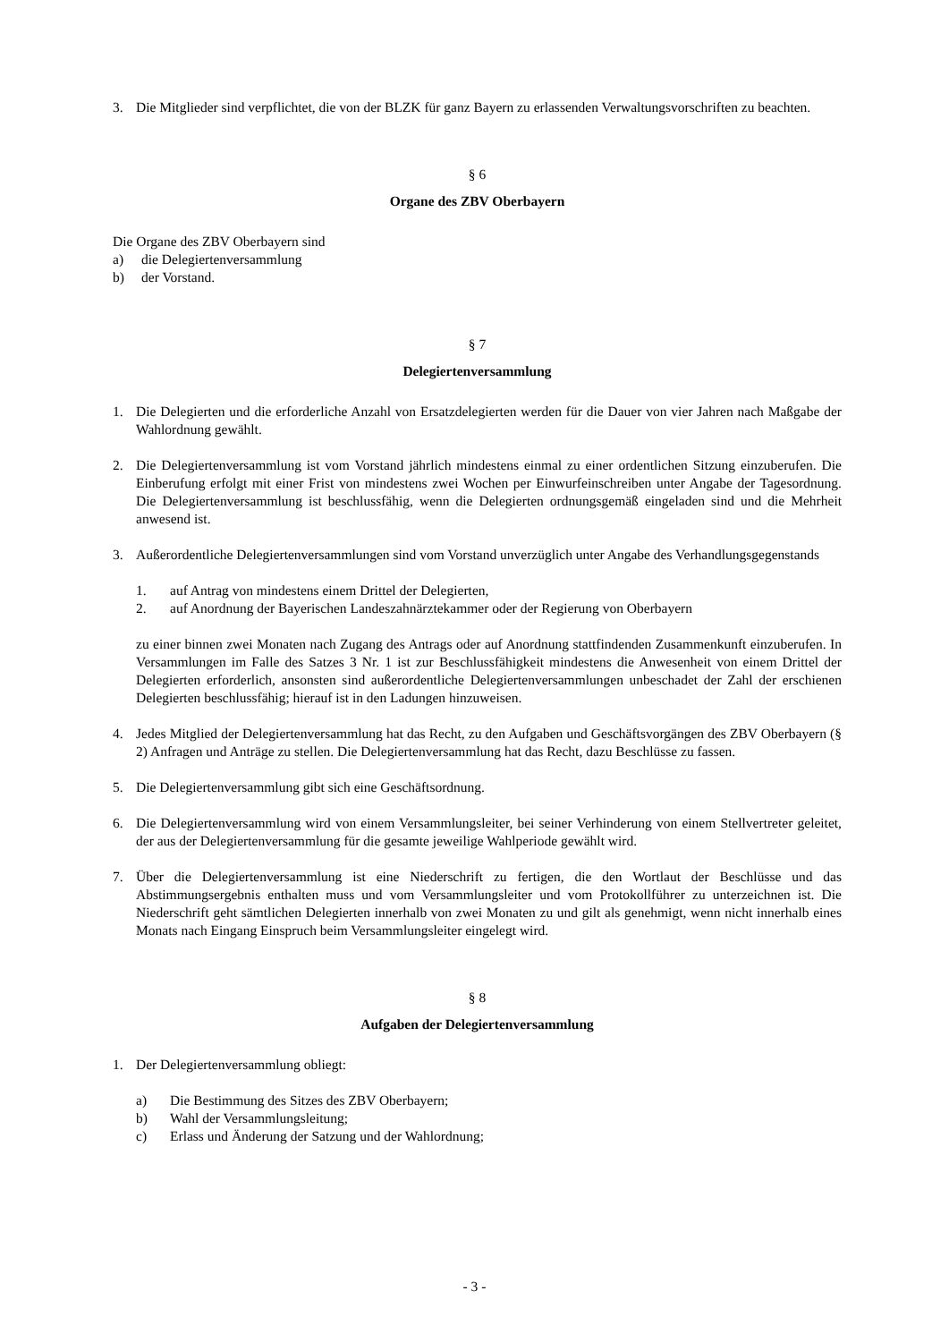3. Die Mitglieder sind verpflichtet, die von der BLZK für ganz Bayern zu erlassenden Verwaltungsvorschriften zu beachten.
§ 6
Organe des ZBV Oberbayern
Die Organe des ZBV Oberbayern sind
a) die Delegiertenversammlung
b) der Vorstand.
§ 7
Delegiertenversammlung
1. Die Delegierten und die erforderliche Anzahl von Ersatzdelegierten werden für die Dauer von vier Jahren nach Maßgabe der Wahlordnung gewählt.
2. Die Delegiertenversammlung ist vom Vorstand jährlich mindestens einmal zu einer ordentlichen Sitzung einzuberufen. Die Einberufung erfolgt mit einer Frist von mindestens zwei Wochen per Einwurfeinschreiben unter Angabe der Tagesordnung. Die Delegiertenversammlung ist beschlussfähig, wenn die Delegierten ordnungsgemäß eingeladen sind und die Mehrheit anwesend ist.
3. Außerordentliche Delegiertenversammlungen sind vom Vorstand unverzüglich unter Angabe des Verhandlungsgegenstands
1. auf Antrag von mindestens einem Drittel der Delegierten,
2. auf Anordnung der Bayerischen Landeszahnärztekammer oder der Regierung von Oberbayern
zu einer binnen zwei Monaten nach Zugang des Antrags oder auf Anordnung stattfindenden Zusammenkunft einzuberufen. In Versammlungen im Falle des Satzes 3 Nr. 1 ist zur Beschlussfähigkeit mindestens die Anwesenheit von einem Drittel der Delegierten erforderlich, ansonsten sind außerordentliche Delegiertenversammlungen unbeschadet der Zahl der erschienen Delegierten beschlussfähig; hierauf ist in den Ladungen hinzuweisen.
4. Jedes Mitglied der Delegiertenversammlung hat das Recht, zu den Aufgaben und Geschäftsvorgängen des ZBV Oberbayern (§ 2) Anfragen und Anträge zu stellen. Die Delegiertenversammlung hat das Recht, dazu Beschlüsse zu fassen.
5. Die Delegiertenversammlung gibt sich eine Geschäftsordnung.
6. Die Delegiertenversammlung wird von einem Versammlungsleiter, bei seiner Verhinderung von einem Stellvertreter geleitet, der aus der Delegiertenversammlung für die gesamte jeweilige Wahlperiode gewählt wird.
7. Über die Delegiertenversammlung ist eine Niederschrift zu fertigen, die den Wortlaut der Beschlüsse und das Abstimmungsergebnis enthalten muss und vom Versammlungsleiter und vom Protokollführer zu unterzeichnen ist. Die Niederschrift geht sämtlichen Delegierten innerhalb von zwei Monaten zu und gilt als genehmigt, wenn nicht innerhalb eines Monats nach Eingang Einspruch beim Versammlungsleiter eingelegt wird.
§ 8
Aufgaben der Delegiertenversammlung
1. Der Delegiertenversammlung obliegt:
a) Die Bestimmung des Sitzes des ZBV Oberbayern;
b) Wahl der Versammlungsleitung;
c) Erlass und Änderung der Satzung und der Wahlordnung;
- 3 -